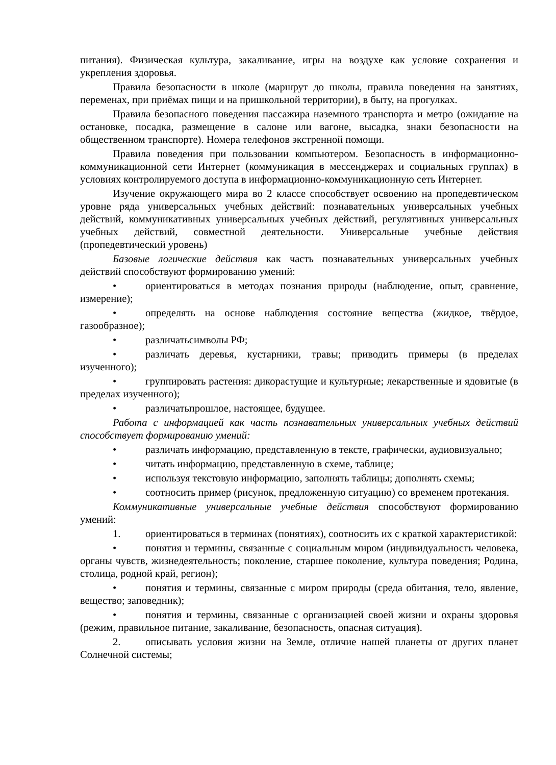питания). Физическая культура, закаливание, игры на воздухе как условие сохранения и укрепления здоровья.
Правила безопасности в школе (маршрут до школы, правила поведения на занятиях, переменах, при приёмах пищи и на пришкольной территории), в быту, на прогулках.
Правила безопасного поведения пассажира наземного транспорта и метро (ожидание на остановке, посадка, размещение в салоне или вагоне, высадка, знаки безопасности на общественном транспорте). Номера телефонов экстренной помощи.
Правила поведения при пользовании компьютером. Безопасность в информационно-коммуникационной сети Интернет (коммуникация в мессенджерах и социальных группах) в условиях контролируемого доступа в информационно-коммуникационную сеть Интернет.
Изучение окружающего мира во 2 классе способствует освоению на пропедевтическом уровне ряда универсальных учебных действий: познавательных универсальных учебных действий, коммуникативных универсальных учебных действий, регулятивных универсальных учебных действий, совместной деятельности. Универсальные учебные действия (пропедевтический уровень)
Базовые логические действия как часть познавательных универсальных учебных действий способствуют формированию умений:
• ориентироваться в методах познания природы (наблюдение, опыт, сравнение, измерение);
• определять на основе наблюдения состояние вещества (жидкое, твёрдое, газообразное);
• различатьсимволы РФ;
• различать деревья, кустарники, травы; приводить примеры (в пределах изученного);
• группировать растения: дикорастущие и культурные; лекарственные и ядовитые (в пределах изученного);
• различатьпрошлое, настоящее, будущее.
Работа с информацией как часть познавательных универсальных учебных действий способствует формированию умений:
• различать информацию, представленную в тексте, графически, аудиовизуально;
• читать информацию, представленную в схеме, таблице;
• используя текстовую информацию, заполнять таблицы; дополнять схемы;
• соотносить пример (рисунок, предложенную ситуацию) со временем протекания.
Коммуникативные универсальные учебные действия способствуют формированию умений:
1. ориентироваться в терминах (понятиях), соотносить их с краткой характеристикой:
• понятия и термины, связанные с социальным миром (индивидуальность человека, органы чувств, жизнедеятельность; поколение, старшее поколение, культура поведения; Родина, столица, родной край, регион);
• понятия и термины, связанные с миром природы (среда обитания, тело, явление, вещество; заповедник);
• понятия и термины, связанные с организацией своей жизни и охраны здоровья (режим, правильное питание, закаливание, безопасность, опасная ситуация).
2. описывать условия жизни на Земле, отличие нашей планеты от других планет Солнечной системы;